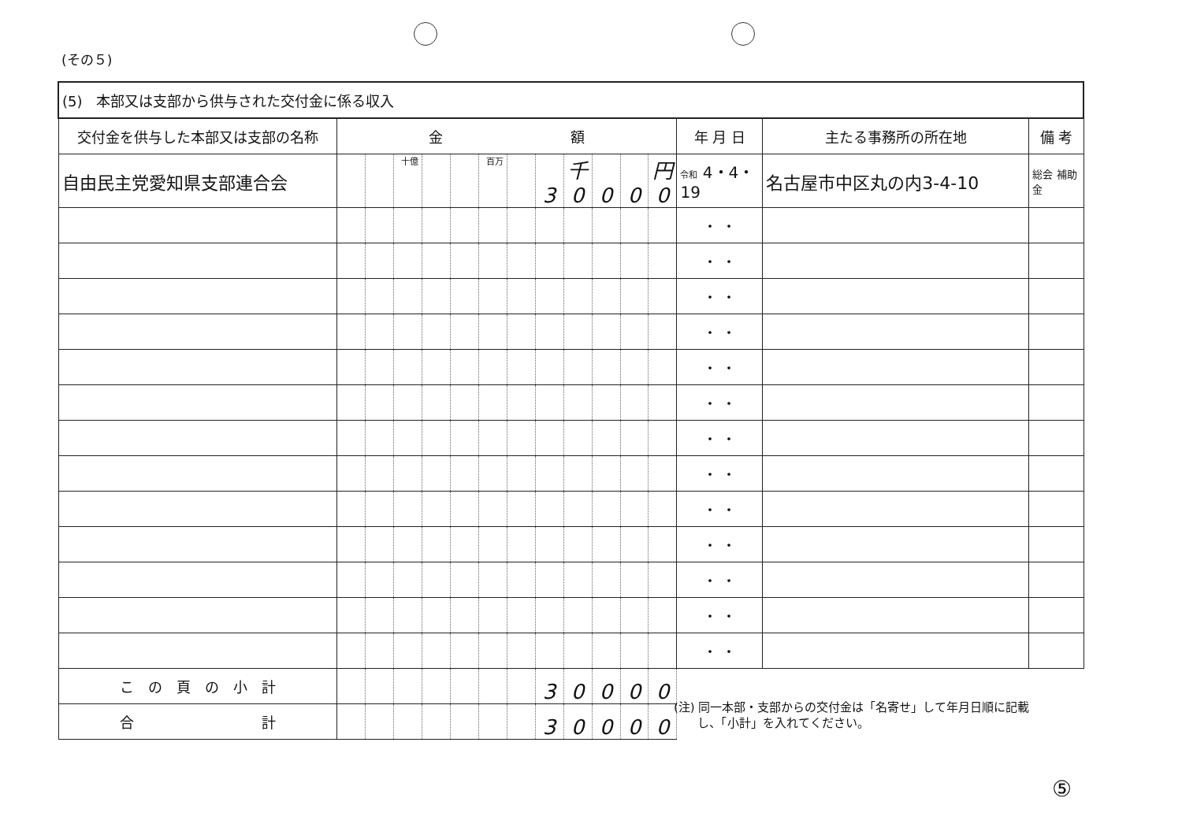(その５)
| (5) 本部又は支部から供与された交付金に係る収入 | | | | | | | | | | | | | | | |
| 交付金を供与した本部又は支部の名称 | 金 額 | | | | | | | | | | | | 年 月 日 | 主たる事務所の所在地 | 備 考 |
| 自由民主党愛知県支部連合会 | | | 十億 | | | 百万 | | 3 | 千 0 | 0 | 0 | 円 0 | 令和 4・4・19 | 名古屋市中区丸の内3-4-10 | 総会 補助金 |
| | | | | | | | | | | | | | ・ ・ | | |
| | | | | | | | | | | | | | ・ ・ | | |
| | | | | | | | | | | | | | ・ ・ | | |
| | | | | | | | | | | | | | ・ ・ | | |
| | | | | | | | | | | | | | ・ ・ | | |
| | | | | | | | | | | | | | ・ ・ | | |
| | | | | | | | | | | | | | ・ ・ | | |
| | | | | | | | | | | | | | ・ ・ | | |
| | | | | | | | | | | | | | ・ ・ | | |
| | | | | | | | | | | | | | ・ ・ | | |
| | | | | | | | | | | | | | ・ ・ | | |
| | | | | | | | | | | | | | ・ ・ | | |
| | | | | | | | | | | | | | ・ ・ | | |
| こ の 頁 の 小 計 | | | | | | | | 3 | 0 | 0 | 0 | 0 | | | |
| 合 計 | | | | | | | | 3 | 0 | 0 | 0 | 0 | | | |
(注) 同一本部・支部からの交付金は「名寄せ」して年月日順に記載
　　し、「小計」を入れてください。
⑤